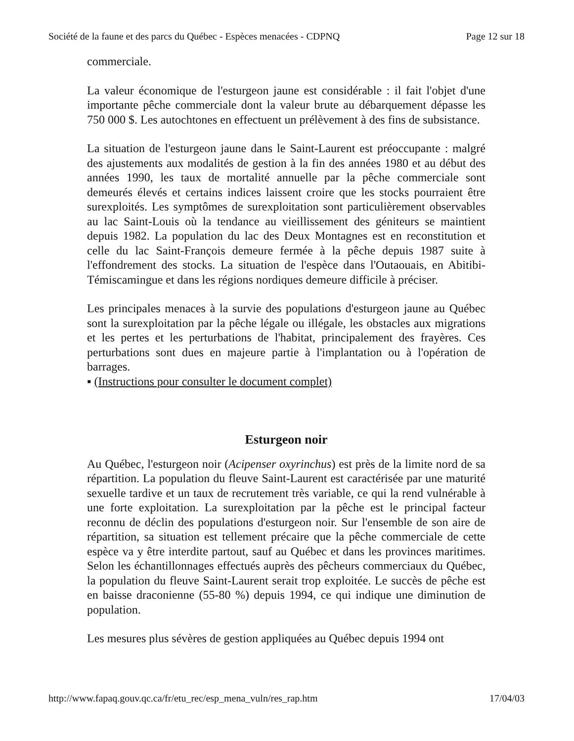Société de la faune et des parcs du Québec - Espèces menacées - CDPNQ Page 12 sur 18
commerciale.
La valeur économique de l'esturgeon jaune est considérable : il fait l'objet d'une importante pêche commerciale dont la valeur brute au débarquement dépasse les 750 000 $. Les autochtones en effectuent un prélèvement à des fins de subsistance.
La situation de l'esturgeon jaune dans le Saint-Laurent est préoccupante : malgré des ajustements aux modalités de gestion à la fin des années 1980 et au début des années 1990, les taux de mortalité annuelle par la pêche commerciale sont demeurés élevés et certains indices laissent croire que les stocks pourraient être surexploités. Les symptômes de surexploitation sont particulièrement observables au lac Saint-Louis où la tendance au vieillissement des géniteurs se maintient depuis 1982. La population du lac des Deux Montagnes est en reconstitution et celle du lac Saint-François demeure fermée à la pêche depuis 1987 suite à l'effondrement des stocks. La situation de l'espèce dans l'Outaouais, en Abitibi-Témiscamingue et dans les régions nordiques demeure difficile à préciser.
Les principales menaces à la survie des populations d'esturgeon jaune au Québec sont la surexploitation par la pêche légale ou illégale, les obstacles aux migrations et les pertes et les perturbations de l'habitat, principalement des frayères. Ces perturbations sont dues en majeure partie à l'implantation ou à l'opération de barrages.
▪ (Instructions pour consulter le document complet)
Esturgeon noir
Au Québec, l'esturgeon noir (Acipenser oxyrinchus) est près de la limite nord de sa répartition. La population du fleuve Saint-Laurent est caractérisée par une maturité sexuelle tardive et un taux de recrutement très variable, ce qui la rend vulnérable à une forte exploitation. La surexploitation par la pêche est le principal facteur reconnu de déclin des populations d'esturgeon noir. Sur l'ensemble de son aire de répartition, sa situation est tellement précaire que la pêche commerciale de cette espèce va y être interdite partout, sauf au Québec et dans les provinces maritimes. Selon les échantillonnages effectués auprès des pêcheurs commerciaux du Québec, la population du fleuve Saint-Laurent serait trop exploitée. Le succès de pêche est en baisse draconienne (55-80 %) depuis 1994, ce qui indique une diminution de population.
Les mesures plus sévères de gestion appliquées au Québec depuis 1994 ont
http://www.fapaq.gouv.qc.ca/fr/etu_rec/esp_mena_vuln/res_rap.htm 17/04/03